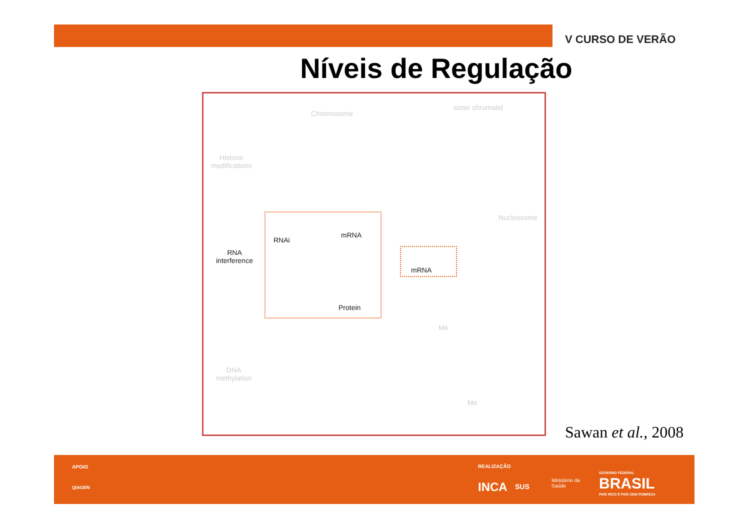V CURSO DE VERÃO
Níveis de Regulação
Chromosome
sister chromatid
Histone
modifications
Nucleosome
RNAi
mRNA
RNA
interference
Protein
mRNA
DNA
methylation
Me
Me
Sawan et al., 2008
APOIO
QIAGEN
REALIZAÇÃO
INCA SUS
Ministério da
Saúde
GOVERNO FEDERAL
BRASIL
PAÍS RICO É PAÍS SEM POBREZA